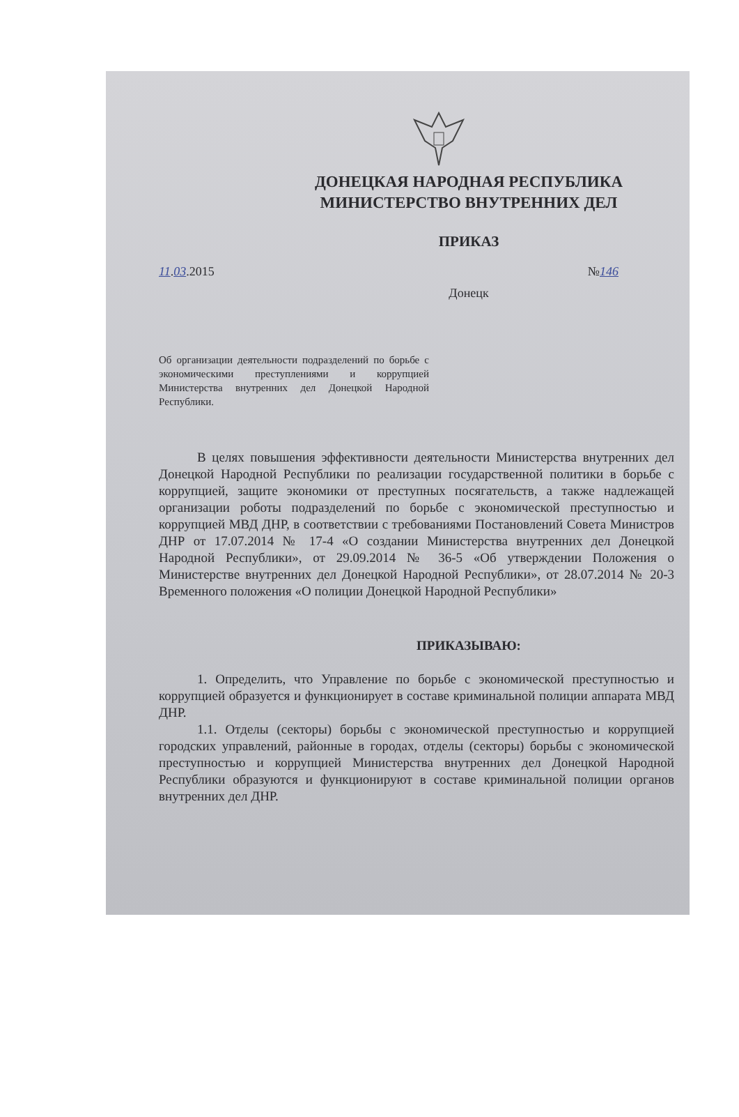ДОНЕЦКАЯ НАРОДНАЯ РЕСПУБЛИКА
МИНИСТЕРСТВО ВНУТРЕННИХ ДЕЛ
ПРИКАЗ
11.03.2015 №146
Донецк
Об организации деятельности подразделений по борьбе с экономическими преступлениями и коррупцией Министерства внутренних дел Донецкой Народной Республики.
В целях повышения эффективности деятельности Министерства внутренних дел Донецкой Народной Республики по реализации государственной политики в борьбе с коррупцией, защите экономики от преступных посягательств, а также надлежащей организации роботы подразделений по борьбе с экономической преступностью и коррупцией МВД ДНР, в соответствии с требованиями Постановлений Совета Министров ДНР от 17.07.2014 № 17-4 «О создании Министерства внутренних дел Донецкой Народной Республики», от 29.09.2014 № 36-5 «Об утверждении Положения о Министерстве внутренних дел Донецкой Народной Республики», от 28.07.2014 № 20-3 Временного положения «О полиции Донецкой Народной Республики»
ПРИКАЗЫВАЮ:
1. Определить, что Управление по борьбе с экономической преступностью и коррупцией образуется и функционирует в составе криминальной полиции аппарата МВД ДНР.
1.1. Отделы (секторы) борьбы с экономической преступностью и коррупцией городских управлений, районные в городах, отделы (секторы) борьбы с экономической преступностью и коррупцией Министерства внутренних дел Донецкой Народной Республики образуются и функционируют в составе криминальной полиции органов внутренних дел ДНР.